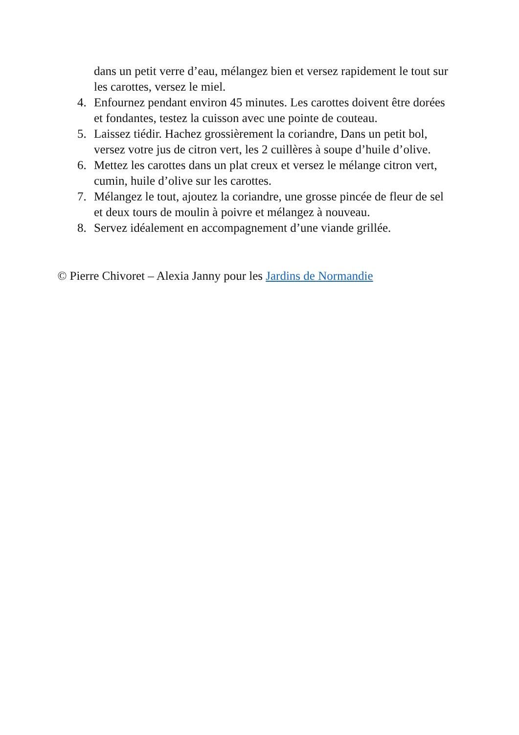dans un petit verre d’eau, mélangez bien et versez rapidement le tout sur les carottes, versez le miel.
4. Enfournez pendant environ 45 minutes. Les carottes doivent être dorées et fondantes, testez la cuisson avec une pointe de couteau.
5. Laissez tiédir. Hachez grossièrement la coriandre, Dans un petit bol, versez votre jus de citron vert, les 2 cuillères à soupe d’huile d’olive.
6. Mettez les carottes dans un plat creux et versez le mélange citron vert, cumin, huile d’olive sur les carottes.
7. Mélangez le tout, ajoutez la coriandre, une grosse pincée de fleur de sel et deux tours de moulin à poivre et mélangez à nouveau.
8. Servez idéalement en accompagnement d’une viande grillée.
© Pierre Chivoret – Alexia Janny pour les Jardins de Normandie